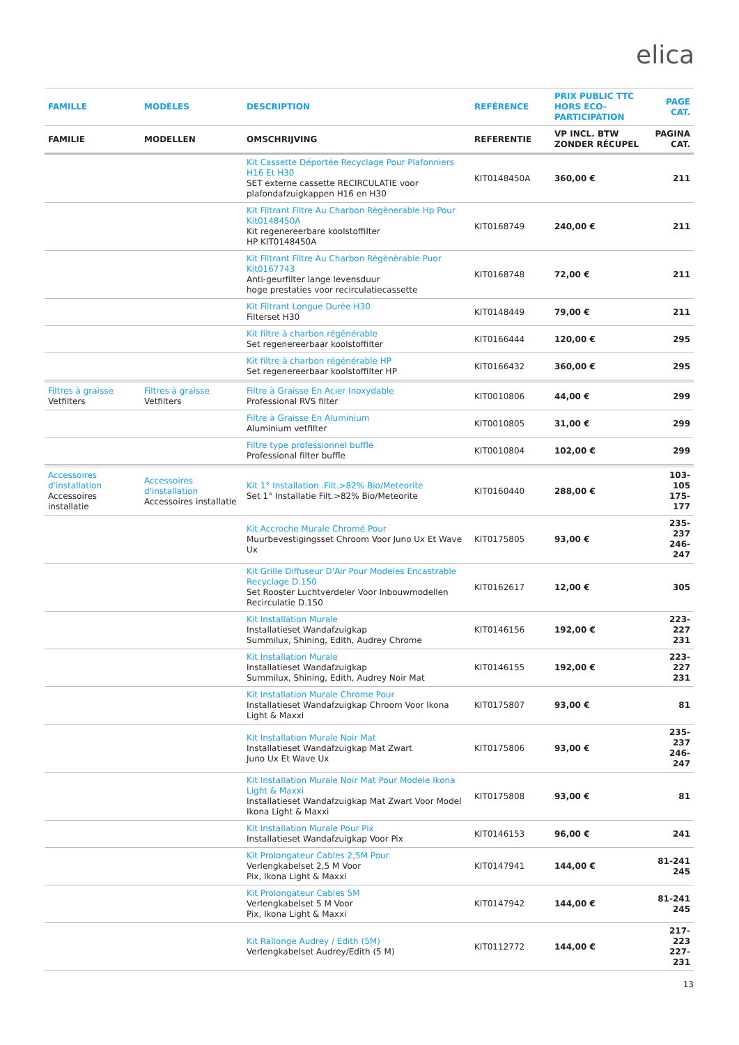elica
| FAMILLE | MODÈLES | DESCRIPTION | REFÉRENCE | PRIX PUBLIC TTC HORS ECO-PARTICIPATION | PAGE CAT. |
| --- | --- | --- | --- | --- | --- |
| FAMILIE | MODELLEN | OMSCHRIJVING | REFERENTIE | VP INCL. BTW ZONDER RÉCUPEL | PAGINA CAT. |
| | | Kit Cassette Déportée Recyclage Pour Plafonniers H16 Et H30 SET externe cassette RECIRCULATIE voor plafondafzuigkappen H16 en H30 | KIT0148450A | 360,00 € | 211 |
| | | Kit Filtrant Filtre Au Charbon Règènerable Hp Pour Kit0148450A Kit regenereerbare koolstoffilter HP KIT0148450A | KIT0168749 | 240,00 € | 211 |
| | | Kit Filtrant Filtre Au Charbon Règènèrable Puor Kit0167743 Anti-geurfilter lange levensduur hoge prestaties voor recirculatiecassette | KIT0168748 | 72,00 € | 211 |
| | | Kit Filtrant Longue Durèe H30 Filterset H30 | KIT0148449 | 79,00 € | 211 |
| | | Kit filtre à charbon régénérable Set regenereerbaar koolstoffilter | KIT0166444 | 120,00 € | 295 |
| | | Kit filtre à charbon régénérable HP Set regenereerbaar koolstoffilter HP | KIT0166432 | 360,00 € | 295 |
| Filtres à graisse Vetfilters | Filtres à graisse Vetfilters | Filtre à Graisse En Acier Inoxydable Professional RVS filter | KIT0010806 | 44,00 € | 299 |
| | | Filtre à Graisse En Aluminium Aluminium vetfilter | KIT0010805 | 31,00 € | 299 |
| | | Filtre type professionnel buffle Professional filter buffle | KIT0010804 | 102,00 € | 299 |
| Accessoires d'installation Accessoires installatie | Accessoires d'installation Accessoires installatie | Kit 1° Installation .Filt.>82% Bio/Meteorite Set 1° Installatie Filt.>82% Bio/Meteorite | KIT0160440 | 288,00 € | 103-105 175-177 |
| | | Kit Accroche Murale Chromé Pour Muurbevestigingsset Chroom Voor Juno Ux Et Wave Ux | KIT0175805 | 93,00 € | 235-237 246-247 |
| | | Kit Grille Diffuseur D'Air Pour Modeles Encastrable Recyclage D.150 Set Rooster Luchtverdeler Voor Inbouwmodellen Recirculatie D.150 | KIT0162617 | 12,00 € | 305 |
| | | Kit Installation Murale Installatieset Wandafzuigkap Summilux, Shining, Edith, Audrey Chrome | KIT0146156 | 192,00 € | 223-227 231 |
| | | Kit Installation Murale Installatieset Wandafzuigkap Summilux, Shining, Edith, Audrey Noir Mat | KIT0146155 | 192,00 € | 223-227 231 |
| | | Kit Installation Murale Chrome Pour Installatieset Wandafzuigkap Chroom Voor Ikona Light & Maxxi | KIT0175807 | 93,00 € | 81 |
| | | Kit Installation Murale Noir Mat Installatieset Wandafzuigkap Mat Zwart Juno Ux Et Wave Ux | KIT0175806 | 93,00 € | 235-237 246-247 |
| | | Kit Installation Murale Noir Mat Pour Modele Ikona Light & Maxxi Installatieset Wandafzuigkap Mat Zwart Voor Model Ikona Light & Maxxi | KIT0175808 | 93,00 € | 81 |
| | | Kit Installation Murale Pour Pix Installatieset Wandafzuigkap Voor Pix | KIT0146153 | 96,00 € | 241 |
| | | Kit Prolongateur Cables 2,5M Pour Verlengkabelset 2,5 M Voor Pix, Ikona Light & Maxxi | KIT0147941 | 144,00 € | 81-241 245 |
| | | Kit Prolongateur Cables 5M Verlengkabelset 5 M Voor Pix, Ikona Light & Maxxi | KIT0147942 | 144,00 € | 81-241 245 |
| | | Kit Rallonge Audrey / Edith (5M) Verlengkabelset Audrey/Edith (5 M) | KIT0112772 | 144,00 € | 217-223 227-231 |
13